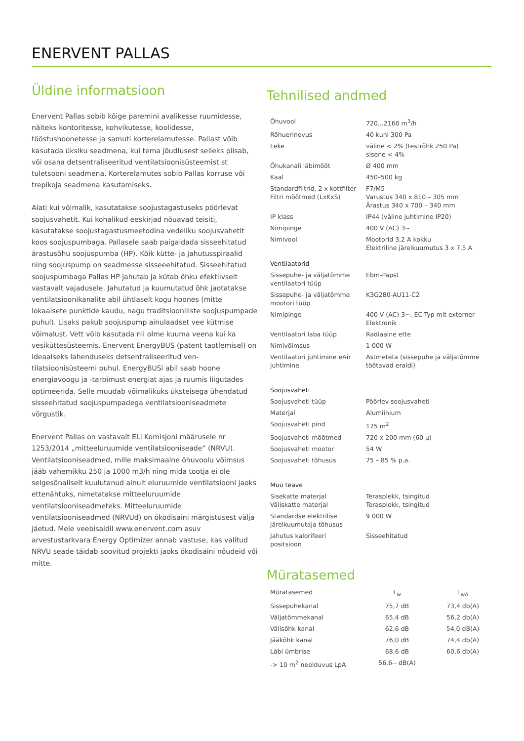ENERVENT PALLAS
Üldine informatsioon
Enervent Pallas sobib kõige paremini avalikesse ruumidesse, näiteks kontoritesse, kohvikutesse, koolidesse, tööstushoonetesse ja samuti korterelamutesse. Pallast võib kasutada üksiku seadmena, kui tema jõudlusest selleks piisab, või osana detsentraliseeritud ventilatsioonisüs­teemist st tuletsooni seadmena. Korterelamutes sobib Pallas korruse või trepikoja seadmena kasutamiseks.
Alati kui võimalik, kasutatakse soojustagastuseks pöörlevat soojusvahe­tit. Kui kohalikud eeskirjad nõuavad teisiti, kasutatakse soojustagastus­meetodina vedeliku soojusvahetit koos soojuspumbaga. Pallasele saab paigaldada sisseehitatud ärastusõhu soojuspumba (HP). Kõik kütte- ja jahutusspiraalid ning soojuspump on seadmesse sisseeehitatud. Sis­seehitatud soojuspumbaga Pallas HP jahutab ja kütab õhku efektiivselt vastavalt vajadusele. Jahutatud ja kuumutatud õhk jaotatakse ventilat­sioonikanalite abil ühtlaselt kogu hoones (mitte lokaalsete punktide kaudu, nagu traditsiooniliste soojuspumpade puhul). Lisaks pakub soojuspump ainulaadset vee kütmise võimalust. Vett võib kasutada nii olme kuuma veena kui ka vesiküttesüsteemis. Enervent EnergyBUS (patent taotlemisel) on ideaalseks lahenduseks detsentraliseeritud ven­tilatsioonisüsteemi puhul. EnergyBUSi abil saab hoone energiavoogu ja -tarbimust energiat ajas ja ruumis liigutades optimeerida. Selle muudab võimalikuks üksteisega ühendatud sisseehitatud soojuspumpadega ventilatsiooniseadmete võrgustik.
Enervent Pallas on vastavalt ELi Komisjoni määrusele nr 1253/2014 „mitteeluruumide ventilatsiooniseade“ (NRVU). Ventilatsiooniseadmed, mille maksimaalne õhuvoolu võimsus jääb vahemikku 250 ja 1000 m3/h ning mida tootja ei ole selgesõnaliselt kuulutanud ainult eluruu­mide ventilatsiooni jaoks ettenähtuks, nimetatakse mitteeluruumide ventilatsiooniseadmeteks. Mitteeluruumide ventilatsiooniseadmed (NRVUd) on ökodisaini märgistusest välja jäetud. Meie veebisaidil www.enervent.com asuv arvestustarkvara Energy Optimizer annab vas­tuse, kas valitud NRVU seade täidab soovitud projekti jaoks ökodisaini nõudeid või mitte.
Tehnilised andmed
| Õhuvool | 720...2160 m<sup>3</sup>/h |
| Rõhuerinevus | 40 kuni 300 Pa |
| Leke | väline < 2% (testrõhk 250 Pa) sisene < 4% |
| Õhukanali läbimõõt | Ø 400 mm |
| Kaal | 450–500 kg |
| Standardfiltrid, 2 x kottfilter Filtri mõõtmed (LxKxS) | F7/M5 Varustus 340 x 810 – 305 mm Ärastus 340 x 700 – 340 mm |
| IP klass | IP44 (väline juhtimine IP20) |
| Nimipinge | 400 V (AC) 3~ |
| Nimivool | Mootorid 3,2 A kokku Elektriline järelkuumutus 3 x 7,5 A |
| Ventilaatorid | |
| Sissepuhe- ja väljatõmme ventilaatori tüüp | Ebm-Papst |
| Sissepuhe- ja väljatõmme mootori tüüp | K3G280-AU11-C2 |
| Nimipinge | 400 V (AC) 3~, EC-Typ mit externer Elektronik |
| Ventilaatori laba tüüp | Radiaalne ette |
| Nimivõimsus | 1 000 W |
| Ventilaatori juhtimine eAir juhtimine | Astmeteta (sissepuhe ja väljatõmme töötavad eraldi) |
| Soojusvaheti | |
| Soojusvaheti tüüp | Pöörlev soojusvaheti |
| Materjal | Alumiinium |
| Soojusvaheti pind | 175 m<sup>2</sup> |
| Soojusvaheti mõõtmed | 720 x 200 mm (60 µ) |
| Soojusvaheti mootor | 54 W |
| Soojusvaheti tõhusus | 75 – 85 % p.a. |
| Muu teave | |
| Sisekatte materjal Väliskatte materjal | Terasplekk, tsingitud Terasplekk, tsingitud |
| Standardse elektrilise järelkuu­mutaja tõhusus | 9 000 W |
| Jahutus kalorifeeri positsioon | Sisseehitatud |
Müratasemed
| Müratasemed | L<sub>w</sub> | L<sub>wA</sub> |
| Sissepuhekanal | 75,7 dB | 73,4 db(A) |
| Väljatõmmekanal | 65,4 dB | 56,2 db(A) |
| Välisõhk kanal | 62,6 dB | 54,0 dB(A) |
| Jääkõhk kanal | 76,0 dB | 74,4 db(A) |
| Läbi ümbrise | 68,6 dB | 60,6 db(A) |
| -> 10 m<sup>2</sup> neelduvus LpA | 56,6-- dB(A) | |